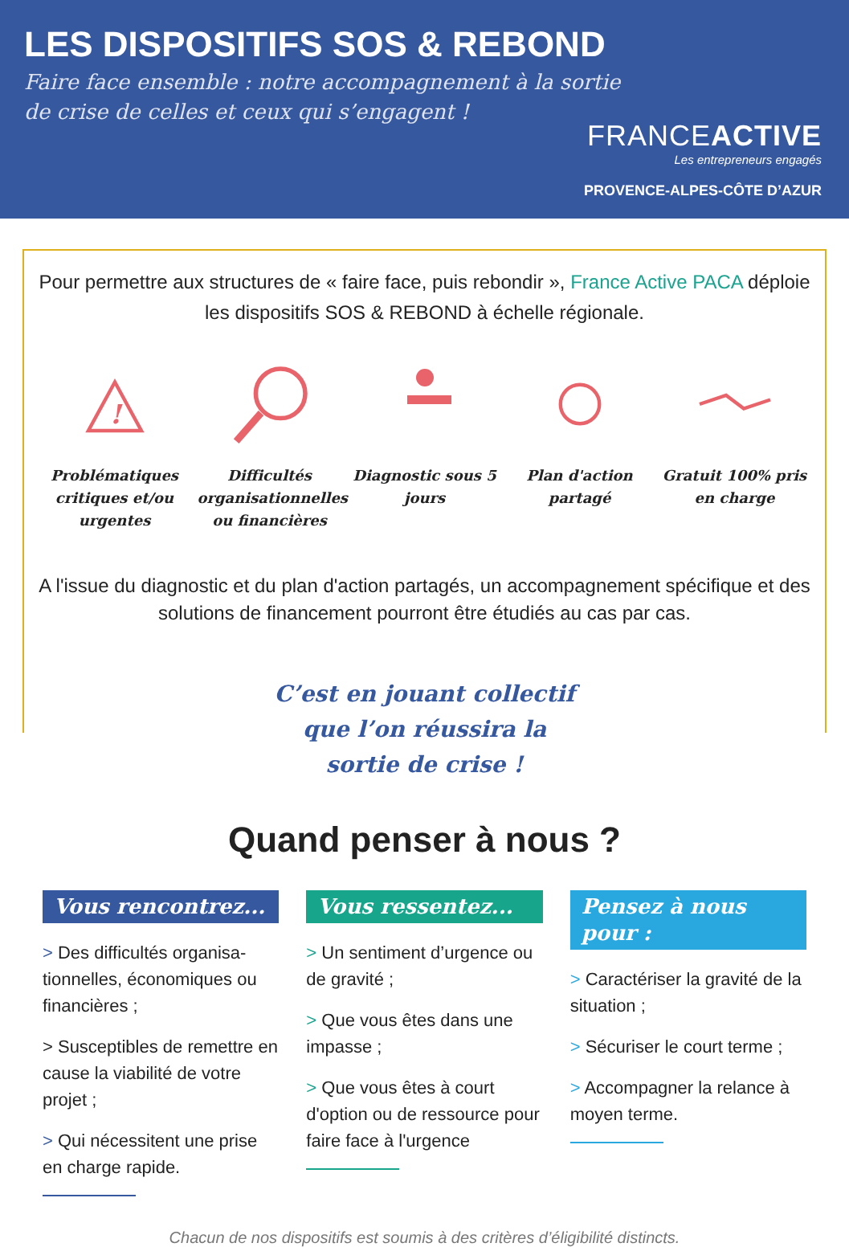LES DISPOSITIFS SOS & REBOND
Faire face ensemble : notre accompagnement à la sortie
de crise de celles et ceux qui s’engagent !
FRANCEACTIVE
Les entrepreneurs engagés
PROVENCE-ALPES-CÔTE D’AZUR
Pour permettre aux structures de « faire face, puis rebondir », France Active PACA déploie les dispositifs SOS & REBOND à échelle régionale.
!
Problématiques critiques et/ou urgentes
Difficultés organisationnelles ou financières
Diagnostic sous 5 jours
Plan d'action partagé
Gratuit 100% pris en charge
A l'issue du diagnostic et du plan d'action partagés, un accompagnement spécifique et des solutions de financement pourront être étudiés au cas par cas.
C’est en jouant collectif
que l’on réussira la
sortie de crise !
Quand penser à nous ?
Vous rencontrez...
> Des difficultés organisa-tionnelles, économiques ou financières ;
> Susceptibles de remettre en cause la viabilité de votre projet ;
> Qui nécessitent une prise en charge rapide.
Vous ressentez...
> Un sentiment d’urgence ou de gravité ;
> Que vous êtes dans une impasse ;
> Que vous êtes à court d'option ou de ressource pour faire face à l'urgence
Pensez à nous pour :
> Caractériser la gravité de la situation ;
> Sécuriser le court terme ;
> Accompagner la relance à moyen terme.
Chacun de nos dispositifs est soumis à des critères d’éligibilité distincts.